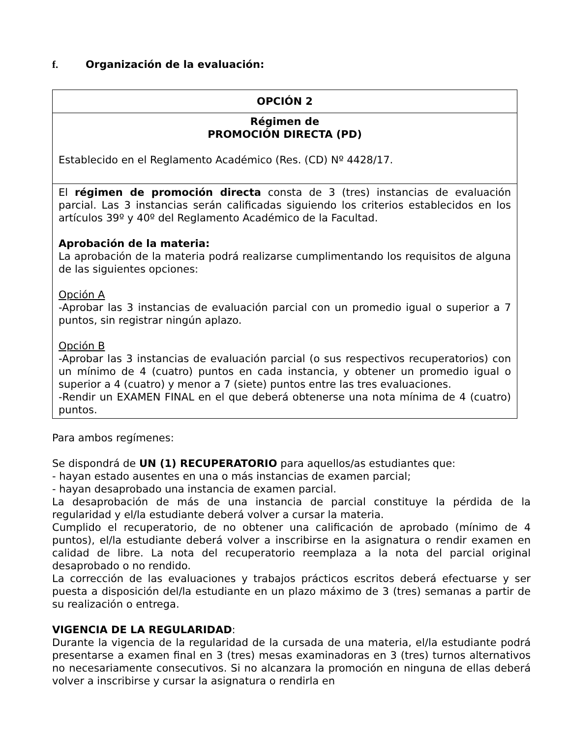f. Organización de la evaluación:
| OPCIÓN 2 |
| Régimen de PROMOCIÓN DIRECTA (PD) Establecido en el Reglamento Académico (Res. (CD) Nº 4428/17. |
| El régimen de promoción directa consta de 3 (tres) instancias de evaluación parcial. Las 3 instancias serán calificadas siguiendo los criterios establecidos en los artículos 39º y 40º del Reglamento Académico de la Facultad. Aprobación de la materia: La aprobación de la materia podrá realizarse cumplimentando los requisitos de alguna de las siguientes opciones: Opción A -Aprobar las 3 instancias de evaluación parcial con un promedio igual o superior a 7 puntos, sin registrar ningún aplazo. Opción B -Aprobar las 3 instancias de evaluación parcial (o sus respectivos recuperatorios) con un mínimo de 4 (cuatro) puntos en cada instancia, y obtener un promedio igual o superior a 4 (cuatro) y menor a 7 (siete) puntos entre las tres evaluaciones. -Rendir un EXAMEN FINAL en el que deberá obtenerse una nota mínima de 4 (cuatro) puntos. |
Para ambos regímenes:
Se dispondrá de UN (1) RECUPERATORIO para aquellos/as estudiantes que:
- hayan estado ausentes en una o más instancias de examen parcial;
- hayan desaprobado una instancia de examen parcial.
La desaprobación de más de una instancia de parcial constituye la pérdida de la regularidad y el/la estudiante deberá volver a cursar la materia.
Cumplido el recuperatorio, de no obtener una calificación de aprobado (mínimo de 4 puntos), el/la estudiante deberá volver a inscribirse en la asignatura o rendir examen en calidad de libre. La nota del recuperatorio reemplaza a la nota del parcial original desaprobado o no rendido.
La corrección de las evaluaciones y trabajos prácticos escritos deberá efectuarse y ser puesta a disposición del/la estudiante en un plazo máximo de 3 (tres) semanas a partir de su realización o entrega.
VIGENCIA DE LA REGULARIDAD:
Durante la vigencia de la regularidad de la cursada de una materia, el/la estudiante podrá presentarse a examen final en 3 (tres) mesas examinadoras en 3 (tres) turnos alternativos no necesariamente consecutivos. Si no alcanzara la promoción en ninguna de ellas deberá volver a inscribirse y cursar la asignatura o rendirla en